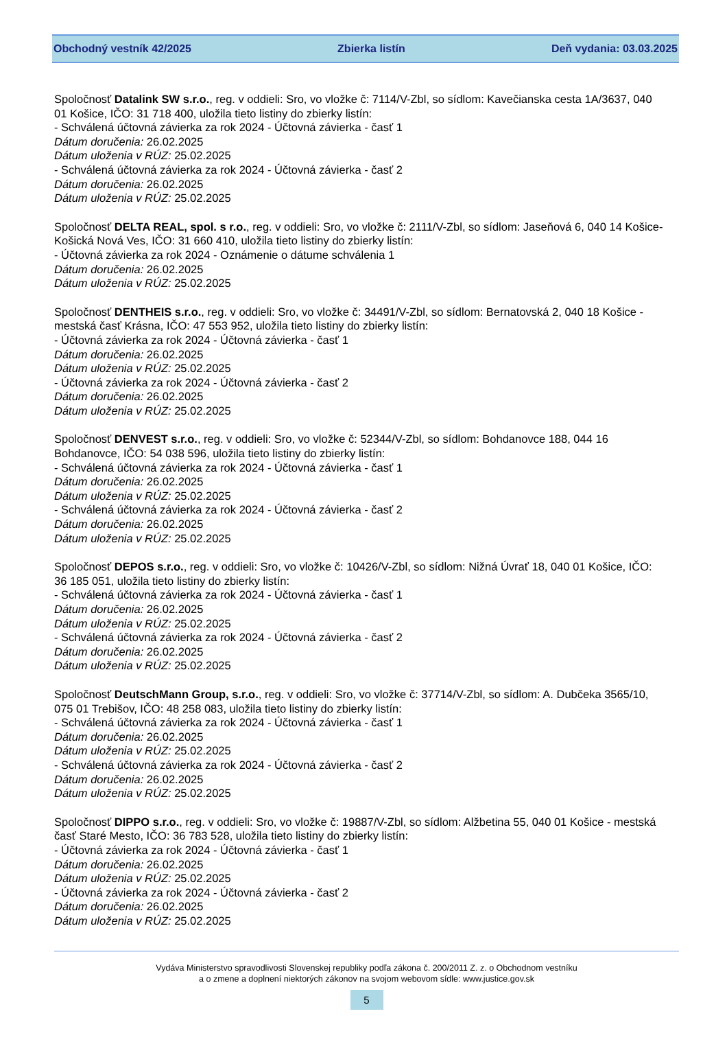Obchodný vestník 42/2025 Zbierka listín Deň vydania: 03.03.2025
Spoločnosť Datalink SW s.r.o., reg. v oddieli: Sro, vo vložke č: 7114/V-Zbl, so sídlom: Kavečianska cesta 1A/3637, 040 01 Košice, IČO: 31 718 400, uložila tieto listiny do zbierky listín:
- Schválená účtovná závierka za rok 2024 - Účtovná závierka - časť 1
Dátum doručenia: 26.02.2025
Dátum uloženia v RÚZ: 25.02.2025
- Schválená účtovná závierka za rok 2024 - Účtovná závierka - časť 2
Dátum doručenia: 26.02.2025
Dátum uloženia v RÚZ: 25.02.2025
Spoločnosť DELTA REAL, spol. s r.o., reg. v oddieli: Sro, vo vložke č: 2111/V-Zbl, so sídlom: Jaseňová 6, 040 14 Košice-Košická Nová Ves, IČO: 31 660 410, uložila tieto listiny do zbierky listín:
- Účtovná závierka za rok 2024 - Oznámenie o dátume schválenia 1
Dátum doručenia: 26.02.2025
Dátum uloženia v RÚZ: 25.02.2025
Spoločnosť DENTHEIS s.r.o., reg. v oddieli: Sro, vo vložke č: 34491/V-Zbl, so sídlom: Bernatovská 2, 040 18 Košice - mestská časť Krásna, IČO: 47 553 952, uložila tieto listiny do zbierky listín:
- Účtovná závierka za rok 2024 - Účtovná závierka - časť 1
Dátum doručenia: 26.02.2025
Dátum uloženia v RÚZ: 25.02.2025
- Účtovná závierka za rok 2024 - Účtovná závierka - časť 2
Dátum doručenia: 26.02.2025
Dátum uloženia v RÚZ: 25.02.2025
Spoločnosť DENVEST s.r.o., reg. v oddieli: Sro, vo vložke č: 52344/V-Zbl, so sídlom: Bohdanovce 188, 044 16 Bohdanovce, IČO: 54 038 596, uložila tieto listiny do zbierky listín:
- Schválená účtovná závierka za rok 2024 - Účtovná závierka - časť 1
Dátum doručenia: 26.02.2025
Dátum uloženia v RÚZ: 25.02.2025
- Schválená účtovná závierka za rok 2024 - Účtovná závierka - časť 2
Dátum doručenia: 26.02.2025
Dátum uloženia v RÚZ: 25.02.2025
Spoločnosť DEPOS s.r.o., reg. v oddieli: Sro, vo vložke č: 10426/V-Zbl, so sídlom: Nižná Úvrať 18, 040 01 Košice, IČO: 36 185 051, uložila tieto listiny do zbierky listín:
- Schválená účtovná závierka za rok 2024 - Účtovná závierka - časť 1
Dátum doručenia: 26.02.2025
Dátum uloženia v RÚZ: 25.02.2025
- Schválená účtovná závierka za rok 2024 - Účtovná závierka - časť 2
Dátum doručenia: 26.02.2025
Dátum uloženia v RÚZ: 25.02.2025
Spoločnosť DeutschMann Group, s.r.o., reg. v oddieli: Sro, vo vložke č: 37714/V-Zbl, so sídlom: A. Dubčeka 3565/10, 075 01 Trebišov, IČO: 48 258 083, uložila tieto listiny do zbierky listín:
- Schválená účtovná závierka za rok 2024 - Účtovná závierka - časť 1
Dátum doručenia: 26.02.2025
Dátum uloženia v RÚZ: 25.02.2025
- Schválená účtovná závierka za rok 2024 - Účtovná závierka - časť 2
Dátum doručenia: 26.02.2025
Dátum uloženia v RÚZ: 25.02.2025
Spoločnosť DIPPO s.r.o., reg. v oddieli: Sro, vo vložke č: 19887/V-Zbl, so sídlom: Alžbetina 55, 040 01 Košice - mestská časť Staré Mesto, IČO: 36 783 528, uložila tieto listiny do zbierky listín:
- Účtovná závierka za rok 2024 - Účtovná závierka - časť 1
Dátum doručenia: 26.02.2025
Dátum uloženia v RÚZ: 25.02.2025
- Účtovná závierka za rok 2024 - Účtovná závierka - časť 2
Dátum doručenia: 26.02.2025
Dátum uloženia v RÚZ: 25.02.2025
Vydáva Ministerstvo spravodlivosti Slovenskej republiky podľa zákona č. 200/2011 Z. z. o Obchodnom vestníku
a o zmene a doplnení niektorých zákonov na svojom webovom sídle: www.justice.gov.sk
5